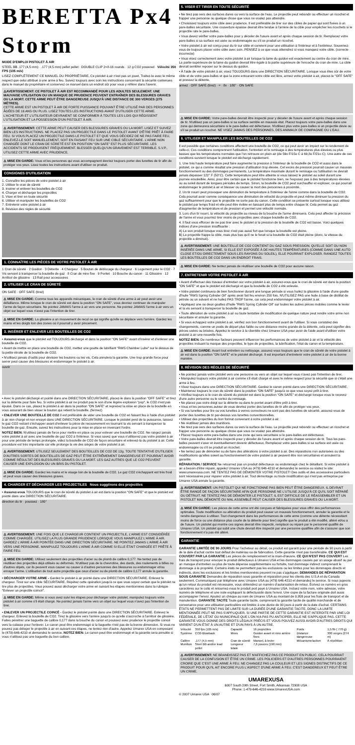BERETTA Px4 Storm
MODE D'EMPLOI PISTOLET À AIR
STEEL BB .177 (4,5 mm) · .177 (4,5 mm) pellet pellet · DOUBLE CLIP 2×8-16 rounds · 12 g CO2 powered · Vélocité 350 FPS (105 m/s)
LISEZ COMPLÈTEMENT CE MANUEL DU PROPRIÉTAIRE. Ce pistolet à air n'est pas un jouet. Traitez-le avec le même respect que celui attribué à une arme à feu. Suivez toujours avec soin les instructions concernant la sécurité contenues dans le manuel du propriétaire et conservez ce manuel dans un endroit sûr pour vous y référer dans l'avenir.
⚠AVERTISSEMENT: CE PISTOLET À AIR EST RECOMMANDÉ POUR LES ADULTES SEULEMENT. UNE MAUVAISE UTILISATION OU UN MANQUE DE PRUDENCE PEUVENT ENTRAÎNER DES BLESSURES GRAVES OU LA MORT. CETTE ARME PEUT ÊTRE DANGEREUSE JUSQU'À UNE DISTANCE DE 300 VERGES (275 MÈTRES).
CETTE ARME EST UN PISTOLET À AIR DE FORTE PUISSANCE POUVANT ÊTRE UTILISÉ PAR DES PERSONNES ÂGÉES DE 16 ANS OU PLUS. LISEZ TOUTES LES INSTRUCTIONS AVANT D'UTILISER CETTE ARME. L'ACHETEUR ET L'UTILISATEUR DEVRAIENT SE CONFORMER À TOUTES LES LOIS QUI RÉGISSENT L'UTILISATION ET LA POSSESSION D'UN PISTOLET À AIR.
⚠ AVERTISSEMENT: CETTE ARME PEUT CAUSER DES BLESSURES GRAVES OU LA MORT. LISEZ ET SUIVEZ BIEN LES INSTRUCTIONS. NE PLACEZ PAS UN PROJECTILE DANS LE PISTOLET AVANT D'ÊTRE PRÊT À FAIRE FEU. SI VOUS PLACEZ UN PROJECTILE DANS LE PISTOLET ET QUE VOUS DÉCIDEZ DE NE PAS FAIRE FEU, ENLEVEZ-LE SOIT MANUELLEMENT, SOIT EN FAISANT FEU SUR UNE CIBLE SÉCURITAIRE. L'ARME NON CHARGÉE DONT LE CRAN DE SÛRETÉ EST EN POSITION "ON SAFE" EST PLUS SÉCURITAIRE. LES ACCIDENTS SE PRODUISENT FRÉQUEMMENT. BLESSER QUELQU'UN GRAVEMENT EST TERRIBLE. S.V.P., UTILISEZ CETTE ARME AVEC PRUDENCE.
⚠ MISE EN GARDE: Vous et les personnes qui vous accompagnent devriez toujours porter des lunettes de tir afin de protéger vos yeux. Lisez toutes les instructions avant d'utiliser ce produit.
CONSIGNES D'UTILISATION
1. Connaître les pièces de votre pistolet à air
2. Utiliser le cran de sûreté
3. Insérer et enlever les bouteilles de CO2
4. Charger et décharger les projectiles
5. Viser et tirer en toute sécurité
6. Utiliser et manipuler les bouteilles de CO2
7. Entretenir votre pistolet à air
8. Révision des règles de sécurité
1. CONNAÎTRE LES PIÈCES DE VOTRE PISTOLET À AIR
1 Cran de sûreté · 2 Guidon · 3 Détente · 4 Chargeur · 5 Bouton de déblocage du chargeur · 6 Logement pour le CO2 · 7 Vis servant à transpercer la bouteille de gaz · 8 Cran de mire fixe · 9 Pontet · 10 Bouche du canon · 11 Glissière · 12 Arrêtoir de glissière · 13 Rail pour accessoires
2. UTILISER LE CRAN DE SÛRETÉ
ON SAFE · OFF SAFE (tirez)
⚠ MISE EN GARDE: Comme tous les appareils mécaniques, le cran de sûreté d'une arme à air peut avoir une défaillance. Même lorsque le cran de sûreté est dans la position "ON SAFE", vous devriez continuer de manipuler l'arme de façon sécuritaire. Ne pointez JAMAIS l'arme à air vers une personne. Ne pointez JAMAIS l'arme à air vers un objet sur lequel vous n'avez pas l'intention de tirer.
⚠ MISE EN GARDE: La glissière a un mouvement de recul ce qui signifie qu'elle se déplace vers l'arrière. Gardez les mains et les doigts loin des zones où il pourrait y avoir pincement.
3. INSÉRER ET ENLEVER LES BOUTEILLES DE CO2
• Assurez-vous que le pistolet est TOUJOURS déchargé et dans la position "ON SAFE" avant d'insérer et d'enlever une bouteille de CO2.
• Avant de mettre en place une bouteille de CO2, mettez une goutte de lubrifiant "RWS Chamber Lube" sur le dessus de la petite étroite de la bouteille de CO2.
• N'utilisez jamais d'outils pour dévisser les boutons ou les vis. Cela annulera la garantie. Une trop grande force pour serrer peut causer des blessures et endommager le pistolet à air.
ouvrir
• Avec le pistolet déchargé et pointé dans une DIRECTION SÉCURITAIRE, placez-le dans la position "OFF SAFE" et tirez sur la détente pour faire feu. Si votre pistolet à air ne produit pas le son d'une légère explosion "pop", le CO2 n'est pas épuisé. Dans ce cas, placez le pistolet à air dans la position "ON SAFE" et reprenez la mise en place de la bouteille en vous assurant de bien visser le bouton qui retient la bouteille. (fermez)
• ENLEVER UNE BOUTEILLE DE CO2 Il est préférable de vider une bouteille de CO2 en faisant feu à l'aide d'un pistolet à air non chargé et non enrayé dans UNE DIRECTION SÉCURITAIRE. Lorsque le pistolet perd de la puissance, laissez le gaz CO2 restant s'échapper avant d'enlever la pièce de recouvrement en tournant la vis servant à transpercer la bouteille de gaz. Ensuite, suivez les instructions pour la mise en place en inversant l'ordre.
NOTEZ BIEN: N'utilisez jamais de force pour mettre en place ou pour enlever une bouteille de CO2. Ne rangez jamais votre pistolet à air avec une bouteille de gaz CO2 à l'intérieur. Si vous savez que vous n'utiliserez pas votre pistolet à air pour une période de temps prolongée, videz la bouteille de CO2 de façon sécuritaire et enlevez-la du pistolet à air. Cette procédure est très importante car elle prolonge la vie des sièges de votre pistolet à air.
⚠ AVERTISSEMENT: UTILISEZ SEULEMENT DES BOUTEILLES DE CO2 DE 12g. TOUTE TENTATIVE D'UTILISER D'AUTRES SORTES DE BOUTEILLES DE GAZ PEUT ÊTRE EXTRÊMEMENT DANGEREUSE ET POURRAIT AVOIR COMME RÉSULTAT DES BLESSURES GRAVES OU LA MORT. LES GAZ AUTRES QUE LE CO2 PEUVENT CAUSER UNE EXPLOSION OU UN BRIS DU PISTOLET.
⚠ MISE EN GARDE: Gardez les mains et le visage loin de la bouteille de CO2. Le gaz CO2 s'échappant est très froid et peut vous causer des blessures graves.
4. CHARGER ET DÉCHARGER LES PROJECTILES Nous suggérons des projectiles
• Assurez-vous TOUJOURS que le cran de sûreté du pistolet à air est dans la position "ON SAFE" et que le pistolet est pointé dans une DIRECTION SÉCURITAIRE.
direction du tir · poussez · 180°
⚠ AVERTISSEMENT: UNE FOIS QUE LE CHARGEUR CONTIENT UN PROJECTILE, L'ARME EST CONSIDÉRÉE COMME CHARGÉE. UTILISEZ LA PLUS GRANDE PRUDENCE LORSQUE VOUS MANIPULEZ L'ARME À AIR. GARDEZ L'ARME À AIR POINTÉE DANS UNE DIRECTION SÉCURITAIRE. NE POINTEZ JAMAIS L'ARME À AIR VERS UNE PERSONNE. MANIPULEZ TOUJOURS L'ARME À AIR COMME SI ELLE ÉTAIT CHARGÉE ET PRÊTE À FAIRE FEU.
⚠ MISE EN GARDE: Utilisez seulement des projectiles d'acier ou de plomb de calibre 0,177. Ne tentez pas de réutiliser des projectiles déjà utilisés ou déformés. N'utilisez pas de la chevrotine, des dards, des roulements à billes ou d'autres objets, car ils peuvent vous causer ou causer à d'autres personnes des blessures ou endommager et/ou enrayer l'arme. L'utilisation de tout autre projectile que ceux d'acier ou de plomb de calibre 0,177 annule la garantie.
• DÉCHARGER VOTRE ARME - Gardez le pistolet à air pointé dans une DIRECTION SÉCURITAIRE. Enlevez le chargeur. Tirez sur une cible SÉCURITAIRE. Répétez cette opération jusqu'à ce que vous soyez certain que le pistolet ne tire plus de projectiles. Vous pouvez aussi décharger votre arme en suivant les étapes mentionnées dans la rubrique "Enlever un projectile coincé".
⚠ MISE EN GARDE: Même si vous avez suivi les étapes pour décharger votre pistolet, manipulez toujours votre pistolet à air comme s'il était chargé. Ne pointez jamais l'arme vers un objet sur lequel vous n'avez pas l'intention de tirer.
• ENLEVER UN PROJECTILE COINCÉ - Gardez le pistolet pointé dans une DIRECTION SÉCURITAIRE. Enlevez le chargeur. Enlevez la bouteille de CO2. Tirez la glissière vers l'arrière jusqu'à ce qu'elle s'accroche à l'arrêtoir de glissière. Faites pénétrer une baguette de calibre 0,177 dans la bouche du canon et poussez avec prudence le projectile coincé vers la culasse pour l'enlever. Le canon peut être endommagé si la baguette n'est pas de la bonne dimension. Si vous ne pouvez pas déloger le projectile à air en suivant ces étapes, ne tentez rien d'autre. Appelez Umarex USA en composant le (479)-646-4210 et demandez le service. NOTEZ BIEN: Le canon peut être endommagé et la garantie sera annulée si vous n'utilisez pas une baguette du bon calibre.
5. VISER ET TIRER EN TOUTE SÉCURITÉ
• Ne tirez pas vers des surfaces dures ou vers la surface de l'eau. Le projectile peut rebondir ou effectuer un ricochet et frapper une personne ou quelque chose que vous ne voulez pas atteindre.
• Choisissez toujours votre cible avec prudence. Il est préférable de tirer sur des cibles de papier qui sont fixées à un pare-balles sécuritaire. Une couverture épaisse devrait être tendue à l'arrière de la cible pour empêcher les ricochets si le projectile rate le pare-balles.
• Vous devez vérifier votre pare-balles pour y déceler de l'usure avant et après chaque session de tir. Remplacez votre pare-balles si sa surface est usée ou endommagée ou s'il se produit un ricochet.
• Votre pistolet à air est conçu pour du tir sur cible et convient pour une utilisation à l'intérieur et à l'extérieur. Souvenez-vous de toujours placer votre cible avec soin. PENSEZ à ce que vous atteindrez si vous manquez votre cible. (correcte · incorrecte)
• Vous visez correctement avec votre pistolet à air lorsque la lame du guidon est exactement au centre du cran de mire. La partie supérieure de la lame du guidon devrait être égale à la partie supérieure de l'encoche du cran de mire. La cible devrait sembler reposer sur le dessus du guidon.
• À l'aide de votre pistolet à air, visez TOUJOURS dans une DIRECTION SÉCURITAIRE. Lorsque vous êtes sûr de votre cible et de votre pare-balles et que la zone entourant votre cible est libre, armez votre pistolet à air, placez-le "OFF SAFE" et pressez la détente.
armez · OFF SAFE (tirez) · = · 8x · 180° · ON SAFE
⚠ MISE EN GARDE: Votre pare-balles devrait être inspecté pour y déceler de l'usure avant et après chaque session de tir. N'utilisez pas un pare-balles si sa surface semble en mauvais état. Placez toujours votre pare-balles dans une zone qui demeurera sécuritaire si le pare-balles est défectueux. N'utilisez plus votre pare-balles si un projectile dévie ou s'il se produit un ricochet. NE VISEZ JAMAIS DES PERSONNES, DES ANIMAUX DE COMPAGNIE OU L'EAU.
6. UTILISER ET MANIPULER LES BOUTEILLES DE CO2
Il est possible que certaines conditions affectent une bouteille de CO2, ce qui peut avoir un impact sur le rendement de celle-ci. Ces conditions comprennent l'utilisation, l'entretien et le remisage à des températures plus élevées ou plus basses que les températures normales que l'on retrouve en plein air (de 59o F/15o C à 69,8o F/21o C). Une autre de ces conditions survient lorsque le pistolet est déchargé rapidement.
1. Une très haute température peut faire augmenter la pression à l'intérieur de la bouteille de CO2 et aussi dans le pistolet, ce qui a comme résultat une pression d'utilisation trop élevée. Cet excès de pression pourrait causer un mauvais fonctionnement ou des dommages permanents. La température maximale durant le remisage ou l'utilisation ne devrait jamais dépasser 122° F (50°C). Cette température peut être atteinte si vous laissez le pistolet au soleil durant une journée ensoleillée. Ainsi, pour être certain que le pistolet fonctionne bien, ne l'exposez pas à des températures élevées ou au soleil durant de longues périodes de temps. Sinon, la bouteille de CO2 peut surchauffer et exploser, ce qui pourrait endommager le pistolet à air et blesser ou causer la mort des personnes à proximité.
2. Un tir nourri peut provoquer une diminution de température à l'intérieur de l'arme comme dans la bouteille de CO2. Cela pourrait avoir comme conséquence une diminution de vélocité du projectile et peut même diminuer la pression du gaz suffisamment pour que le projectile ne sorte pas du canon. Cette condition se présente surtout lorsque vous utilisez le pistolet par temps froid et elle peut être évitée en laissant plus de temps entre chaque tir. Cela permet au gaz d'augmenter de température et de pression et permet une vélocité normale.
3. Lors d'un tir nourri, la vélocité du projectile au niveau de la bouche de l'arme diminuera. Cela peut affecter la précision de l'arme et vous pourriez tirer moins de projectiles avec chaque bouteille de CO2.
4. Il faut vous efforcer de ne pas tirer avec le pistolet si la pression de la bouteille de CO2 est basse. Voici quelques indices d'une pression insuffisante :
A) Le son produit lorsque vous tirez n'est pas aussi fort que lorsque la bouteille est pleine.
B) Le projectile frappe la cible, mais plus bas qu'il ne le ferait si la bouteille de CO2 était pleine (donc, la vitesse du projectile a diminué).
⚠ AVERTISSEMENT: UNE BOUTEILLE DE CO2 CONTIENT DU GAZ SOUS PRESSION. QU'ELLE SOIT OU NON INSÉRÉE DANS UNE ARME, SI ELLE EST EXPOSÉE À DE HAUTES TEMPÉRATURES (COMME DANS UNE AUTO CLOSE ET/OU DIRECTEMENT SOUS LES RAYONS DU SOLEIL), ELLE POURRAIT EXPLOSER. RANGEZ TOUTES LES BOUTEILLES DE CO2 DANS UN ENDROIT FRAIS.
⚠ MISE EN GARDE: Ne tentez jamais de réutiliser une bouteille de CO2 pour aucune raison.
7. ENTRETENIR VOTRE PISTOLET À AIR
• Avant d'effectuer des travaux d'entretien sur votre pistolet à air, assurez-vous que le cran de sûreté est dans la position "ON SAFE" et que le pistolet est déchargé et que la bouteille de CO2 a été enlevée.
• Votre pistolet continuera de bien fonctionner durant une longue période si vous huilez la glissière à l'aide d'une goutte d'huile "RWS Spring Cylinder Oil" après avoir fait feu environ 250 fois. N'UTILISEZ PAS une huile à base de distillat de pétrole ou un solvant et ne huilez PAS TROP l'arme, car cela peut endommager votre pistolet à air.
• Appliquez une ou deux gouttes d'huile "RWS Spring Cylinder Oil" sur toutes les autres pièces mobiles comme le levier et la vis servant à transpercer la bouteille de gaz.
• Toute altération de votre pistolet à air ou toute tentative de modification de quelque nature peut rendre votre arme non sécuritaire et annuler la garantie.
• Si vous échappez votre pistolet à air, vérifiez son bon fonctionnement avant de l'utiliser. Si vous constatez des changements, comme un poids de départ plus faible ou une distance moins grande de la détente, cela peut signifier des pièces usées ou brisées. Appelez le service à la clientèle chez Umarex USA pour avoir de l'aide avant d'utiliser votre pistolet à air une nouvelle fois.
NOTEZ BIEN: De nombreux facteurs peuvent influencer les performances de votre pistolet à air et la vélocité des projectiles incluant la marque des projectiles, le type de projectiles, la lubrification, l'état du canon et la température.
⚠ MISE EN GARDE: Avant tout entretien ou nettoyage, assurez-vous toujours que le cran de sûreté de votre pistolet à air est dans la position "ON SAFE" et le pistolet déchargé. Il est important d'entretenir votre pistolet à air de la bonne manière.
8. RÉVISION DES RÈGLES DE SÉCURITÉ
• Ne pointez jamais votre pistolet vers une personne ou vers un objet sur lequel vous n'avez pas l'intention de tirer.
• Manipulez toujours votre pistolet à air comme s'il était chargé et avec le même respect pour la sécurité que si c'était une arme à feu.
• Visez toujours dans une DIRECTION SÉCURITAIRE. Gardez le canon pointé dans une DIRECTION SÉCURITAIRE.
• Maintenez toujours le cran de sûreté dans la position "ON SAFE" jusqu'à ce que vous soyez prêt à tirer.
• Vérifiez toujours si le cran de sûreté du pistolet est dans la position "ON SAFE" et déchargé lorsque vous le recevez d'une autre personne ou le sortez du remisage.
• Ne placez pas votre doigt sur la détente ou dans le pontet avant d'être prêt à tirer.
• Vous et les personnes autour de vous devriez porter des lunettes de tir afin de protéger vos yeux.
• Si vos lunettes pour lire ou vos lunettes à verres correcteurs ne sont pas des lunettes de sécurité, assurez-vous de porter des lunettes de tir par-dessus vos lunettes conventionnelles.
• Utilisez des projectiles du bon format convenant à votre pistolet à air.
• Ne réutilisez jamais des munitions.
• Ne tirez pas vers des surfaces dures ou vers la surface de l'eau. Le projectile peut rebondir ou effectuer un ricochet et frapper une personne ou quelque chose que vous ne voulez pas atteindre.
• Placez toujours votre pare-balles dans une zone qui sera sécuritaire si le pare-balles est défectueux.
• Votre pare-balles devrait être inspecté pour y déceler de l'usure avant et après chaque session de tir. Tous les pare-balles peuvent s'user et éventuellement devenir défectueux. Remplacez votre pare-balles si sa surface est usée ou endommagée ou s'il se produit un ricochet.
• Ne tentez pas de démonter ou de faire des altérations à votre pistolet à air. Des réparations non autorisées ou des modifications qu'elles soient au fonctionnement de votre pistolet à air peuvent être non sécuritaires et annulent la garantie.
RÉPARATION / SERVICE Ne retournez pas un produit défectueux ou endommagé chez le détaillant. Si votre pistolet à air a besoin d'être réparé, appelez Umarex USA au (479) 646-4210 et demandez le service ou visitez le site: www.umarexusa.com. NE TENTEZ PAS DE DÉMONTER VOTRE PISTOLET! Des outils et des accessoires particuliers sont nécessaires pour réparer votre pistolet à air. Tout démontage ou toute modification qui n'est pas entreprise par Umarex USA annule la garantie.
⚠ AVERTISSEMENT: UN PISTOLET QUI NE FONCTIONNE PAS BIEN PEUT ÊTRE DANGEREUX. IL DEVRAIT ÊTRE RANGÉ DE FAÇON SÉCURITAIRE AFIN QUE PERSONNE NE L'UTILISE JUSQU'À CE QU'IL SOIT RÉPARÉ OU DÉTRUIT. NE TENTEZ PAS DE DÉMONTER LE PISTOLET. IL EST DIFFICILE DE LE RÉASSEMBLER ET UN PISTOLET MAL DÉMONTÉ OU MAL ASSEMBLÉ PEUT CAUSER DES BLESSURES GRAVES OU LA MORT.
⚠ MISE EN GARDE: Les pièces de cette arme ont été conçues et fabriquées pour vous offrir des performances optimales. Toute modification ou altération du produit peut causer un mauvais fonctionnement, annuler la garantie et le rendre dangereux à utiliser. Tout changement dans les performances de cette arme (comme une détente nécessitant moins de force ou une distance plus courte de la détente pour tirer) signifie que le produit a été modifié, altéré et/ou a de l'usure. Un pistolet qui montre ces signes devrait être inspecté, remplacé ou réparé par le personnel qualifié de Umarex USA. Un pistolet qui subit une chute devrait être inspecté par une personne qualifiée afin de s'assurer que son fonctionnement n'a pas été altéré.
GARANTIE
GARANTIE LIMITÉE DE 90 JOURS Pour l'acheteur au détail, ce produit est garanti pour une période de 90 jours à partir de la date d'achat contre tout défaut de matériau ou de fabrication. Cette garantie n'est pas transférable. CE QUI EST COUVERT PAR LA GARANTIE Les pièces de remplacement et la main-d'œuvre. CE QUI N'EST PAS COUVERT Les frais de transport pour envoyer le produit défectueux à Umarex USA et les dommages causés par un usage abusif ou par un manque d'entretien ou plus de toute dépense supplémentaire ou fortuite, tout dommage indirect comprenant le dommage à la propriété. Certains états ne permettent pas les exclusions ou les limites pour les dommages directs et indirects, donc les exclusions et les limites mentionnées peuvent ne pas s'appliquer. DEMANDES DE RÉPARATION SOUS GARANTIE Demandes de réparation sous garantie et réparation pour les clients des U.S.A et du Canada seulement. Communiquez par téléphone avec Umarex USA au (479) 646-4210 et demandez le service. Si nous jugeons qu'un retour du produit est nécessaire, vous obtiendrez un numéro d'autorisation de retour. Écrivez ce numéro en gros caractères sur le colis et retournez-nous le produit port payé à Umarex USA. Incluez votre nom, votre adresse, votre numéro de téléphone et une note expliquant la défectuosité dans l'envoi. Une copie de la facture originale doit aussi accompagner l'envoi. Ajoutez un chèque au nom de Umarex USA au montant de 9,95$ pour les frais de transport et de manutention. GARANTIE TACITE Toute garantie tacite, comprenant la garantie tacite de qualité marchande et de convenance pour une utilisation particulière est limitée à une durée de 90 jours à partir de la date d'achat. CERTAINS ÉTATS NE PERMETTENT PAS DE LIMITE SUR LA DURÉE D'UNE GARANTIE TACITE, DONC LA LIMITE MENTIONNÉE PEUT NE PAS S'APPLIQUER. SI UNE PARTIE DE CETTE GARANTIE EST INTERDITE PAR UNE LOI FÉDÉRALE, DE L'ÉTAT OU MUNICIPALE QUE L'ON N'A PAS PU ANTICIPER, ELLE NE S'APPLIQUE PAS. CETTE GARANTIE VOUS DONNE DES DROITS LÉGAUX PRÉCIS ET VOUS POUVEZ AUSSI AVOIR D'AUTRES DROITS QUI VARIENT D'UN ÉTAT À UN AUTRE ET D'UN PAYS À UN AUTRE.
| Vélocité | 350 fps (105 m/s) | Capacité | 16 projectiles | Poids | 1,57lb ( 770 g) |
| Système | CO2-Blowback | Mires | Guidon avant et mire arrière fixes | Distance dangereuse | 300 verges (274 m) |
| Calibre | .177 (4,5 mm) | Cran de sûreté | Manuel, à levier | Mécanisme/action | À répétition |
| Munition | Steel BB and/or lead pellet | Longueur totale | 7,6 pouces (190 mm) | | |
⚠ AVERTISSEMENT: NE BRANDISSEZ PAS ET N'AFFICHEZ PAS CE PRODUIT EN PUBLIC. CELA POURRAIT CAUSER DE LA CONFUSION ET ÊTRE UN CRIME. LES POLICIERS ET D'AUTRES PERSONNES POURRAIENT CROIRE QUE C'EST UNE ARME À FEU. NE CHANGEZ PAS LA COULEUR ET LES SIGNES DISTINCTIFS DE CE PRODUIT POUR QU'IL AIT ENCORE PLUS L'ASPECT D'UNE ARME À FEU. C'EST DANGEREUX ET PEUT ÊTRE UN CRIME.
UMAREXUSA
6007 South 29th Street, Fort Smith, Arkansas 72908 USA
Phone: 1-479-646-4210 www.UmarexUSA.com
© 2007 Umarex USA 06/07